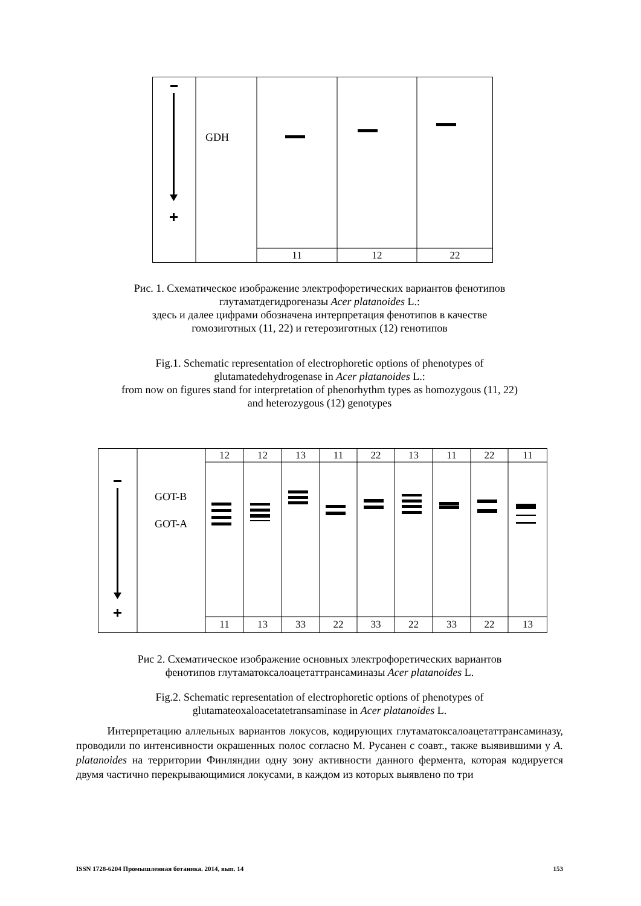GDH
11 12 22
Рис. 1. Схематическое изображение электрофоретических вариантов фенотипов
глутаматдегидрогеназы Acer platanoides L.:
здесь и далее цифрами обозначена интерпретация фенотипов в качестве
гомозиготных (11, 22) и гетерозиготных (12) генотипов
Fig.1. Schematic representation of electrophoretic options of phenotypes of
glutamatedehydrogenase in Acer platanoides L.:
from now on figures stand for interpretation of phenorhythm types as homozygous (11, 22)
and heterozygous (12) genotypes
GOT-B
GOT-A
12 12 13 11 22 13 11 22 11
11 13 33 22 33 22 33 22 13
Рис 2. Схематическое изображение основных электрофоретических вариантов
фенотипов глутаматоксалоацетаттрансаминазы Acer platanoides L.
Fig.2. Schematic representation of electrophoretic options of phenotypes of
glutamateoxaloacetatetransaminase in Acer platanoides L.
Интерпретацию аллельных вариантов локусов, кодирующих глутаматоксалоацетаттрансаминазу, проводили по интенсивности окрашенных полос согласно М. Русанен с соавт., также выявившими у A. platanoides на территории Финляндии одну зону активности данного фермента, которая кодируется двумя частично перекрывающимися локусами, в каждом из которых выявлено по три
ISSN 1728-6204 Промышленная ботаника. 2014, вып. 14 153